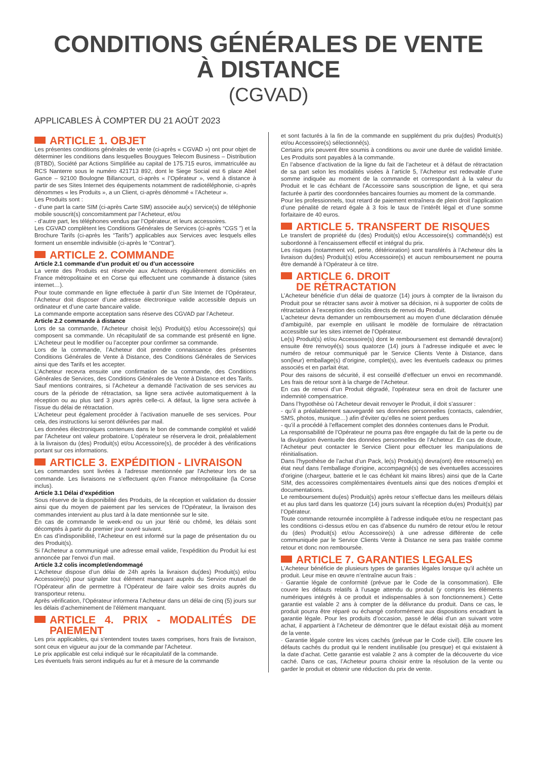CONDITIONS GÉNÉRALES DE VENTE
À DISTANCE
(CGVAD)
APPLICABLES À COMPTER DU 21 AOÛT 2023
ARTICLE 1. OBJET
Les présentes conditions générales de vente (ci-après « CGVAD ») ont pour objet de déterminer les conditions dans lesquelles Bouygues Telecom Business – Distribution (BTBD), Société par Actions Simplifiée au capital de 175.715 euros, immatriculée au RCS Nanterre sous le numéro 421713 892, dont le Siege Social est 6 place Abel Gance – 92100 Boulogne Billancourt, ci-après « l’Opérateur », vend à distance à partir de ses Sites Internet des équipements notamment de radiotéléphonie, ci-après dénommes « les Produits », a un Client, ci-après dénommé « l’Acheteur ».
Les Produits sont :
- d’une part la carte SIM (ci-après Carte SIM) associée au(x) service(s) de téléphonie mobile souscrit(s) concomitamment par l’Acheteur, et/ou
- d’autre part, les téléphones vendus par l’Opérateur, et leurs accessoires.
Les CGVAD complètent les Conditions Générales de Services (ci-après “CGS ”) et la Brochure Tarifs (ci-après les “Tarifs”) applicables aux Services avec lesquels elles forment un ensemble indivisible (ci-après le “Contrat”).
ARTICLE 2. COMMANDE
Article 2.1 commande d’un produit et/ ou d’un accessoire
La vente des Produits est réservée aux Acheteurs régulièrement domiciliés en France métropolitaine et en Corse qui effectuent une commande à distance (sites internet…).
Pour toute commande en ligne effectuée à partir d’un Site Internet de l’Opérateur, l’Acheteur doit disposer d’une adresse électronique valide accessible depuis un ordinateur et d’une carte bancaire valide.
La commande emporte acceptation sans réserve des CGVAD par l’Acheteur.
Article 2.2 commande à distance
Lors de sa commande, l’Acheteur choisit le(s) Produit(s) et/ou Accessoire(s) qui composent sa commande. Un récapitulatif de sa commande est présenté en ligne. L’Acheteur peut le modifier ou l’accepter pour confirmer sa commande.
Lors de la commande, l’Acheteur doit prendre connaissance des présentes Conditions Générales de Vente à Distance, des Conditions Générales de Services ainsi que des Tarifs et les accepter.
L’Acheteur recevra ensuite une confirmation de sa commande, des Conditions Générales de Services, des Conditions Générales de Vente à Distance et des Tarifs.
Sauf mentions contraires, si l’Acheteur a demandé l’activation de ses services au cours de la période de rétractation, sa ligne sera activée automatiquement à la réception ou au plus tard 3 jours après celle-ci. A défaut, la ligne sera activée à l’issue du délai de rétractation.
L’Acheteur peut également procéder à l’activation manuelle de ses services. Pour cela, des instructions lui seront délivrées par mail.
Les données électroniques contenues dans le bon de commande complété et validé par l’Acheteur ont valeur probatoire. L’opérateur se réservera le droit, préalablement à la livraison du (des) Produit(s) et/ou Accessoire(s), de procéder à des vérifications portant sur ces informations.
ARTICLE 3. EXPÉDITION - LIVRAISON
Les commandes sont livrées à l'adresse mentionnée par l'Acheteur lors de sa commande. Les livraisons ne s'effectuent qu'en France métropolitaine (la Corse inclus).
Article 3.1 Délai d’expédition
Sous réserve de la disponibilité des Produits, de la réception et validation du dossier ainsi que du moyen de paiement par les services de l’Opérateur, la livraison des commandes intervient au plus tard à la date mentionnée sur le site.
En cas de commande le week-end ou un jour férié ou chômé, les délais sont décomptés à partir du premier jour ouvré suivant.
En cas d’indisponibilité, l’Acheteur en est informé sur la page de présentation du ou des Produit(s).
Si l’Acheteur a communiqué une adresse email valide, l’expédition du Produit lui est annoncée par l'envoi d'un mail.
Article 3.2 colis incomplet/endommagé
L’Acheteur dispose d’un délai de 24h après la livraison du(des) Produit(s) et/ou Accessoire(s) pour signaler tout élément manquant auprès du Service mutuel de l’Opérateur afin de permettre à l’Opérateur de faire valoir ses droits auprès du transporteur retenu.
Après vérification, l’Opérateur informera l’Acheteur dans un délai de cinq (5) jours sur les délais d’acheminement de l’élément manquant.
ARTICLE 4. PRIX - MODALITÉS DE PAIEMENT
Les prix applicables, qui s'entendent toutes taxes comprises, hors frais de livraison, sont ceux en vigueur au jour de la commande par l'Acheteur.
Le prix applicable est celui indiqué sur le récapitulatif de la commande.
Les éventuels frais seront indiqués au fur et à mesure de la commande
et sont facturés à la fin de la commande en supplément du prix du(des) Produit(s) et/ou Accessoire(s) sélectionné(s).
Certains prix peuvent être soumis à conditions ou avoir une durée de validité limitée. Les Produits sont payables à la commande.
En l’absence d’activation de la ligne du fait de l’acheteur et à défaut de rétractation de sa part selon les modalités visées à l’article 5, l’Acheteur est redevable d’une somme indiquée au moment de la commande et correspondant à la valeur du Produit et le cas échéant de l’Accessoire sans souscription de ligne, et qui sera facturée à partir des coordonnées bancaires fournies au moment de la commande.
Pour les professionnels, tout retard de paiement entraînera de plein droit l’application d’une pénalité de retard égale à 3 fois le taux de l’intérêt légal et d’une somme forfaitaire de 40 euros.
ARTICLE 5. TRANSFERT DE RISQUES
Le transfert de propriété du (des) Produit(s) et/ou Accessoire(s) commandé(s) est subordonné à l’encaissement effectif et intégral du prix.
Les risques (notamment vol, perte, détérioration) sont transférés à l’Acheteur dès la livraison du(des) Produit(s) et/ou Accessoire(s) et aucun remboursement ne pourra être demandé à l’Opérateur à ce titre.
ARTICLE 6. DROIT
DE RÉTRACTATION
L’Acheteur bénéficie d’un délai de quatorze (14) jours à compter de la livraison du Produit pour se rétracter sans avoir à motiver sa décision, ni à supporter de coûts de rétractation à l’exception des coûts directs de renvoi du Produit.
L’acheteur devra demander un remboursement au moyen d’une déclaration dénuée d’ambiguïté, par exemple en utilisant le modèle de formulaire de rétractation accessible sur les sites internet de l’Opérateur.
Le(s) Produit(s) et/ou Accessoire(s) dont le remboursement est demandé devra(ont) ensuite être renvoyé(s) sous quatorze (14) jours à l’adresse indiquée et avec le numéro de retour communiqué par le Service Clients Vente à Distance, dans son(leur) emballage(s) d’origine, complet(s), avec les éventuels cadeaux ou primes associés et en parfait état.
Pour des raisons de sécurité, il est conseillé d’effectuer un envoi en recommandé. Les frais de retour sont à la charge de l’Acheteur.
En cas de renvoi d’un Produit dégradé, l’opérateur sera en droit de facturer une indemnité compensatrice.
Dans l’hypothèse où l’Acheteur devait renvoyer le Produit, il doit s’assurer :
- qu’il a préalablement sauvegardé ses données personnelles (contacts, calendrier, SMS, photos, musique…) afin d'éviter qu’elles ne soient perdues
- qu’il a procédé à l’effacement complet des données contenues dans le Produit.
La responsabilité de l’Opérateur ne pourra pas être engagée du fait de la perte ou de la divulgation éventuelle des données personnelles de l’Acheteur. En cas de doute, l’Acheteur peut contacter le Service Client pour effectuer les manipulations de réinitialisation.
Dans l’hypothèse de l’achat d’un Pack, le(s) Produit(s) devra(ont) être retourne(s) en état neuf dans l’emballage d'origine, accompagné(s) de ses éventuelles accessoires d'origine (chargeur, batterie et le cas échéant kit mains libres) ainsi que de la Carte SIM, des accessoires complémentaires éventuels ainsi que des notices d'emploi et documentations.
Le remboursement du(es) Produit(s) après retour s'effectue dans les meilleurs délais et au plus tard dans les quatorze (14) jours suivant la réception du(es) Produit(s) par l’Opérateur.
Toute commande retournée incomplète à l’adresse indiquée et/ou ne respectant pas les conditions ci-dessus et/ou en cas d’absence du numéro de retour et/ou le retour du (des) Produit(s) et/ou Accessoire(s) à une adresse différente de celle communiquée par le Service Clients Vente à Distance ne sera pas traitée comme retour et donc non remboursée.
ARTICLE 7. GARANTIES LEGALES
L’Acheteur bénéficie de plusieurs types de garanties légales lorsque qu’il achète un produit. Leur mise en œuvre n’entraîne aucun frais :
· Garantie légale de conformité (prévue par le Code de la consommation). Elle couvre les défauts relatifs à l’usage attendu du produit (y compris les éléments numériques intégrés à ce produit et indispensables à son fonctionnement.) Cette garantie est valable 2 ans à compter de la délivrance du produit. Dans ce cas, le produit pourra être réparé ou échangé conformément aux dispositions encadrant la garantie légale. Pour les produits d’occasion, passé le délai d’un an suivant votre achat, il appartient à l’Acheteur de démontrer que le défaut existait déjà au moment de la vente.
· Garantie légale contre les vices cachés (prévue par le Code civil). Elle couvre les défauts cachés du produit qui le rendent inutilisable (ou presque) et qui existaient à la date d’achat. Cette garantie est valable 2 ans à compter de la découverte du vice caché. Dans ce cas, l’Acheteur pourra choisir entre la résolution de la vente ou garder le produit et obtenir une réduction du prix de vente.